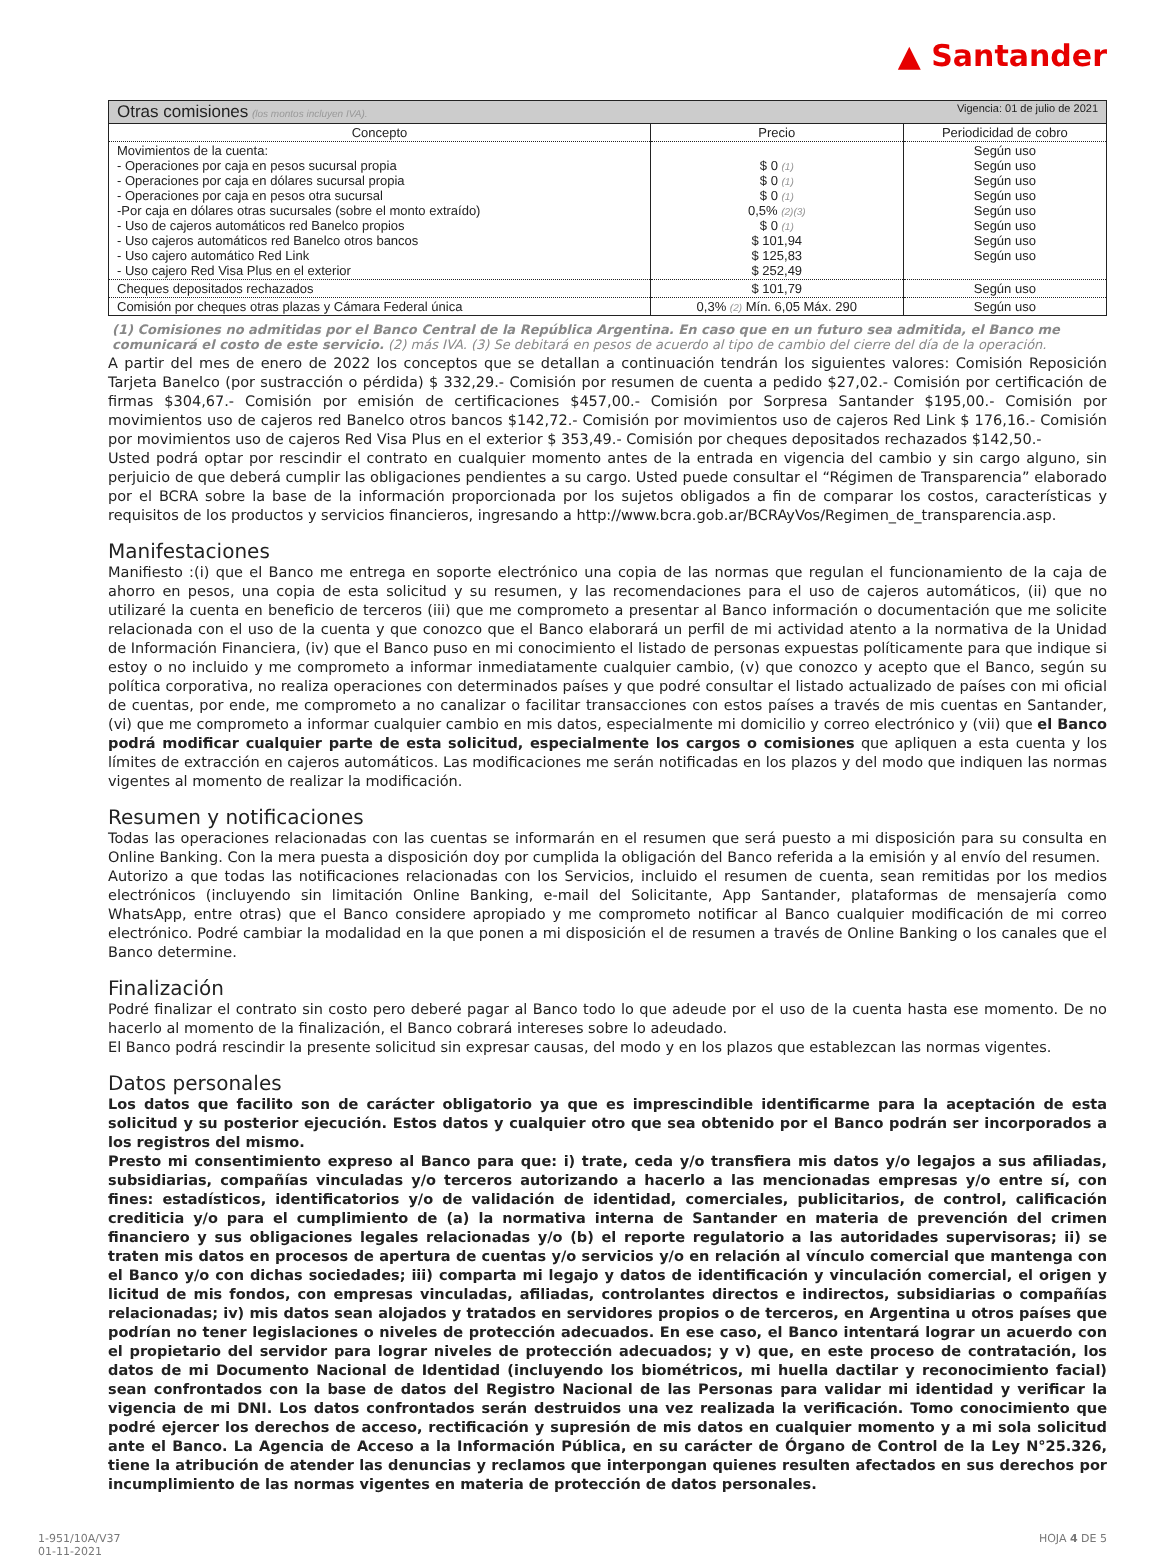▲ Santander
| Otras comisiones (los montos incluyen IVA). Vigencia: 01 de julio de 2021 | | |
| Concepto | Precio | Periodicidad de cobro |
| Movimientos de la cuenta: - Operaciones por caja en pesos sucursal propia - Operaciones por caja en dólares sucursal propia - Operaciones por caja en pesos otra sucursal -Por caja en dólares otras sucursales (sobre el monto extraído) - Uso de cajeros automáticos red Banelco propios - Uso cajeros automáticos red Banelco otros bancos - Uso cajero automático Red Link - Uso cajero Red Visa Plus en el exterior | $ 0 (1) $ 0 (1) $ 0 (1) 0,5% (2)(3) $ 0 (1) $ 101,94 $ 125,83 $ 252,49 | Según uso Según uso Según uso Según uso Según uso Según uso Según uso Según uso |
| Cheques depositados rechazados | $ 101,79 | Según uso |
| Comisión por cheques otras plazas y Cámara Federal única | 0,3% (2) Mín. 6,05 Máx. 290 | Según uso |
(1) Comisiones no admitidas por el Banco Central de la República Argentina. En caso que en un futuro sea admitida, el Banco me comunicará el costo de este servicio. (2) más IVA. (3) Se debitará en pesos de acuerdo al tipo de cambio del cierre del día de la operación.
A partir del mes de enero de 2022 los conceptos que se detallan a continuación tendrán los siguientes valores: Comisión Reposición Tarjeta Banelco (por sustracción o pérdida) $ 332,29.- Comisión por resumen de cuenta a pedido $27,02.- Comisión por certificación de firmas $304,67.- Comisión por emisión de certificaciones $457,00.- Comisión por Sorpresa Santander $195,00.- Comisión por movimientos uso de cajeros red Banelco otros bancos $142,72.- Comisión por movimientos uso de cajeros Red Link $ 176,16.- Comisión por movimientos uso de cajeros Red Visa Plus en el exterior $ 353,49.- Comisión por cheques depositados rechazados $142,50.-
Usted podrá optar por rescindir el contrato en cualquier momento antes de la entrada en vigencia del cambio y sin cargo alguno, sin perjuicio de que deberá cumplir las obligaciones pendientes a su cargo. Usted puede consultar el “Régimen de Transparencia” elaborado por el BCRA sobre la base de la información proporcionada por los sujetos obligados a fin de comparar los costos, características y requisitos de los productos y servicios financieros, ingresando a http://www.bcra.gob.ar/BCRAyVos/Regimen_de_transparencia.asp.
Manifestaciones
Manifiesto :(i) que el Banco me entrega en soporte electrónico una copia de las normas que regulan el funcionamiento de la caja de ahorro en pesos, una copia de esta solicitud y su resumen, y las recomendaciones para el uso de cajeros automáticos, (ii) que no utilizaré la cuenta en beneficio de terceros (iii) que me comprometo a presentar al Banco información o documentación que me solicite relacionada con el uso de la cuenta y que conozco que el Banco elaborará un perfil de mi actividad atento a la normativa de la Unidad de Información Financiera, (iv) que el Banco puso en mi conocimiento el listado de personas expuestas políticamente para que indique si estoy o no incluido y me comprometo a informar inmediatamente cualquier cambio, (v) que conozco y acepto que el Banco, según su política corporativa, no realiza operaciones con determinados países y que podré consultar el listado actualizado de países con mi oficial de cuentas, por ende, me comprometo a no canalizar o facilitar transacciones con estos países a través de mis cuentas en Santander, (vi) que me comprometo a informar cualquier cambio en mis datos, especialmente mi domicilio y correo electrónico y (vii) que el Banco podrá modificar cualquier parte de esta solicitud, especialmente los cargos o comisiones que apliquen a esta cuenta y los límites de extracción en cajeros automáticos. Las modificaciones me serán notificadas en los plazos y del modo que indiquen las normas vigentes al momento de realizar la modificación.
Resumen y notificaciones
Todas las operaciones relacionadas con las cuentas se informarán en el resumen que será puesto a mi disposición para su consulta en Online Banking. Con la mera puesta a disposición doy por cumplida la obligación del Banco referida a la emisión y al envío del resumen.
Autorizo a que todas las notificaciones relacionadas con los Servicios, incluido el resumen de cuenta, sean remitidas por los medios electrónicos (incluyendo sin limitación Online Banking, e-mail del Solicitante, App Santander, plataformas de mensajería como WhatsApp, entre otras) que el Banco considere apropiado y me comprometo notificar al Banco cualquier modificación de mi correo electrónico. Podré cambiar la modalidad en la que ponen a mi disposición el de resumen a través de Online Banking o los canales que el Banco determine.
Finalización
Podré finalizar el contrato sin costo pero deberé pagar al Banco todo lo que adeude por el uso de la cuenta hasta ese momento. De no hacerlo al momento de la finalización, el Banco cobrará intereses sobre lo adeudado.
El Banco podrá rescindir la presente solicitud sin expresar causas, del modo y en los plazos que establezcan las normas vigentes.
Datos personales
Los datos que facilito son de carácter obligatorio ya que es imprescindible identificarme para la aceptación de esta solicitud y su posterior ejecución. Estos datos y cualquier otro que sea obtenido por el Banco podrán ser incorporados a los registros del mismo.
Presto mi consentimiento expreso al Banco para que: i) trate, ceda y/o transfiera mis datos y/o legajos a sus afiliadas, subsidiarias, compañías vinculadas y/o terceros autorizando a hacerlo a las mencionadas empresas y/o entre sí, con fines: estadísticos, identificatorios y/o de validación de identidad, comerciales, publicitarios, de control, calificación crediticia y/o para el cumplimiento de (a) la normativa interna de Santander en materia de prevención del crimen financiero y sus obligaciones legales relacionadas y/o (b) el reporte regulatorio a las autoridades supervisoras; ii) se traten mis datos en procesos de apertura de cuentas y/o servicios y/o en relación al vínculo comercial que mantenga con el Banco y/o con dichas sociedades; iii) comparta mi legajo y datos de identificación y vinculación comercial, el origen y licitud de mis fondos, con empresas vinculadas, afiliadas, controlantes directos e indirectos, subsidiarias o compañías relacionadas; iv) mis datos sean alojados y tratados en servidores propios o de terceros, en Argentina u otros países que podrían no tener legislaciones o niveles de protección adecuados. En ese caso, el Banco intentará lograr un acuerdo con el propietario del servidor para lograr niveles de protección adecuados; y v) que, en este proceso de contratación, los datos de mi Documento Nacional de Identidad (incluyendo los biométricos, mi huella dactilar y reconocimiento facial) sean confrontados con la base de datos del Registro Nacional de las Personas para validar mi identidad y verificar la vigencia de mi DNI. Los datos confrontados serán destruidos una vez realizada la verificación. Tomo conocimiento que podré ejercer los derechos de acceso, rectificación y supresión de mis datos en cualquier momento y a mi sola solicitud ante el Banco. La Agencia de Acceso a la Información Pública, en su carácter de Órgano de Control de la Ley N°25.326, tiene la atribución de atender las denuncias y reclamos que interpongan quienes resulten afectados en sus derechos por incumplimiento de las normas vigentes en materia de protección de datos personales.
1-951/10A/V37
01-11-2021
HOJA 4 DE 5